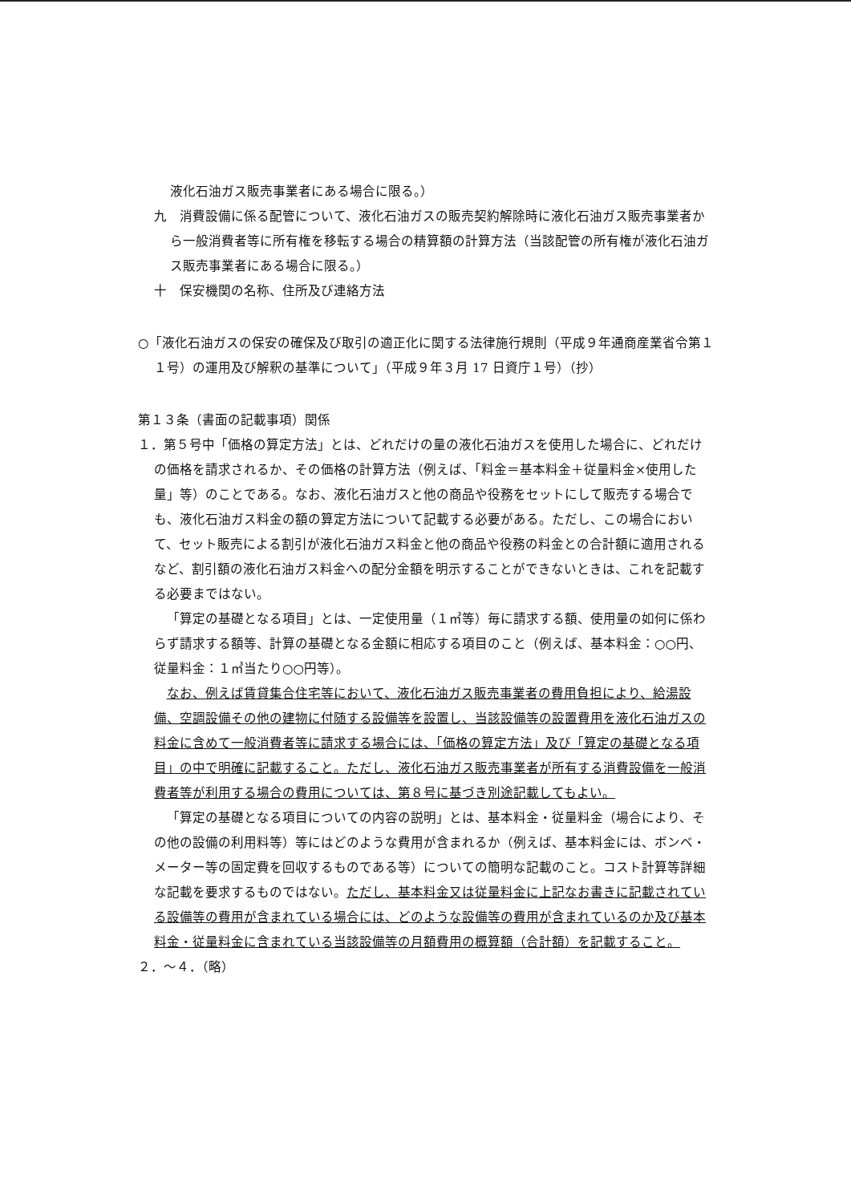液化石油ガス販売事業者にある場合に限る。）
九　消費設備に係る配管について、液化石油ガスの販売契約解除時に液化石油ガス販売事業者から一般消費者等に所有権を移転する場合の精算額の計算方法（当該配管の所有権が液化石油ガス販売事業者にある場合に限る。）
十　保安機関の名称、住所及び連絡方法
○「液化石油ガスの保安の確保及び取引の適正化に関する法律施行規則（平成９年通商産業省令第１１号）の運用及び解釈の基準について」（平成９年３月 17 日資庁１号）（抄）
第１３条（書面の記載事項）関係
１．第５号中「価格の算定方法」とは、どれだけの量の液化石油ガスを使用した場合に、どれだけの価格を請求されるか、その価格の計算方法（例えば、「料金＝基本料金＋従量料金×使用した量」等）のことである。なお、液化石油ガスと他の商品や役務をセットにして販売する場合でも、液化石油ガス料金の額の算定方法について記載する必要がある。ただし、この場合において、セット販売による割引が液化石油ガス料金と他の商品や役務の料金との合計額に適用されるなど、割引額の液化石油ガス料金への配分金額を明示することができないときは、これを記載する必要まではない。
「算定の基礎となる項目」とは、一定使用量（１㎥等）毎に請求する額、使用量の如何に係わらず請求する額等、計算の基礎となる金額に相応する項目のこと（例えば、基本料金：○○円、従量料金：１㎥当たり○○円等）。
なお、例えば賃貸集合住宅等において、液化石油ガス販売事業者の費用負担により、給湯設備、空調設備その他の建物に付随する設備等を設置し、当該設備等の設置費用を液化石油ガスの料金に含めて一般消費者等に請求する場合には、「価格の算定方法」及び「算定の基礎となる項目」の中で明確に記載すること。ただし、液化石油ガス販売事業者が所有する消費設備を一般消費者等が利用する場合の費用については、第８号に基づき別途記載してもよい。
「算定の基礎となる項目についての内容の説明」とは、基本料金・従量料金（場合により、その他の設備の利用料等）等にはどのような費用が含まれるか（例えば、基本料金には、ボンベ・メーター等の固定費を回収するものである等）についての簡明な記載のこと。コスト計算等詳細な記載を要求するものではない。ただし、基本料金又は従量料金に上記なお書きに記載されている設備等の費用が含まれている場合には、どのような設備等の費用が含まれているのか及び基本料金・従量料金に含まれている当該設備等の月額費用の概算額（合計額）を記載すること。
２．～４．（略）